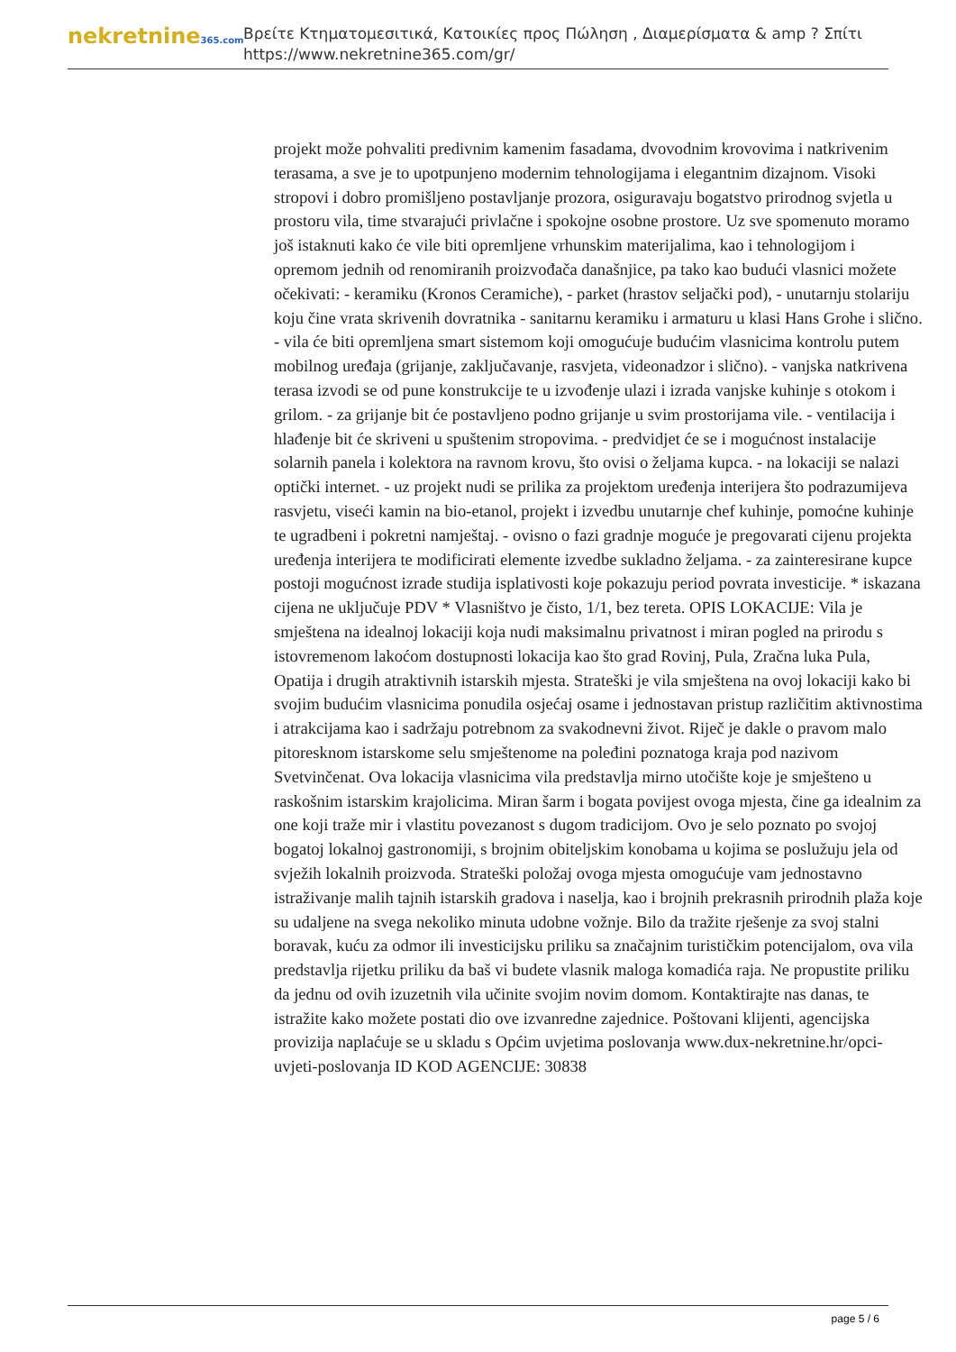nekretnine365.com
Βρείτε Κτηματομεσιτικά, Κατοικίες προς Πώληση , Διαμερίσματα & amp ? Σπίτι
https://www.nekretnine365.com/gr/
projekt može pohvaliti predivnim kamenim fasadama, dvovodnim krovovima i natkrivenim terasama, a sve je to upotpunjeno modernim tehnologijama i elegantnim dizajnom. Visoki stropovi i dobro promišljeno postavljanje prozora, osiguravaju bogatstvo prirodnog svjetla u prostoru vila, time stvarajući privlačne i spokojne osobne prostore. Uz sve spomenuto moramo još istaknuti kako će vile biti opremljene vrhunskim materijalima, kao i tehnologijom i opremom jednih od renomiranih proizvođača današnjice, pa tako kao budući vlasnici možete očekivati: - keramiku (Kronos Ceramiche), - parket (hrastov seljački pod), - unutarnju stolariju koju čine vrata skrivenih dovratnika - sanitarnu keramiku i armaturu u klasi Hans Grohe i slično. - vila će biti opremljena smart sistemom koji omogućuje budućim vlasnicima kontrolu putem mobilnog uređaja (grijanje, zaključavanje, rasvjeta, videonadzor i slično). - vanjska natkrivena terasa izvodi se od pune konstrukcije te u izvođenje ulazi i izrada vanjske kuhinje s otokom i grilom. - za grijanje bit će postavljeno podno grijanje u svim prostorijama vile. - ventilacija i hlađenje bit će skriveni u spuštenim stropovima. - predvidjet će se i mogućnost instalacije solarnih panela i kolektora na ravnom krovu, što ovisi o željama kupca. - na lokaciji se nalazi optički internet. - uz projekt nudi se prilika za projektom uređenja interijera što podrazumijeva rasvjetu, viseći kamin na bio-etanol, projekt i izvedbu unutarnje chef kuhinje, pomoćne kuhinje te ugradbeni i pokretni namještaj. - ovisno o fazi gradnje moguće je pregovarati cijenu projekta uređenja interijera te modificirati elemente izvedbe sukladno željama. - za zainteresirane kupce postoji mogućnost izrade studija isplativosti koje pokazuju period povrata investicije. * iskazana cijena ne uključuje PDV * Vlasništvo je čisto, 1/1, bez tereta. OPIS LOKACIJE: Vila je smještena na idealnoj lokaciji koja nudi maksimalnu privatnost i miran pogled na prirodu s istovremenom lakoćom dostupnosti lokacija kao što grad Rovinj, Pula, Zračna luka Pula, Opatija i drugih atraktivnih istarskih mjesta. Strateški je vila smještena na ovoj lokaciji kako bi svojim budućim vlasnicima ponudila osjećaj osame i jednostavan pristup različitim aktivnostima i atrakcijama kao i sadržaju potrebnom za svakodnevni život. Riječ je dakle o pravom malo pitoresknom istarskome selu smještenome na poleđini poznatoga kraja pod nazivom Svetvinčenat. Ova lokacija vlasnicima vila predstavlja mirno utočište koje je smješteno u raskošnim istarskim krajolicima. Miran šarm i bogata povijest ovoga mjesta, čine ga idealnim za one koji traže mir i vlastitu povezanost s dugom tradicijom. Ovo je selo poznato po svojoj bogatoj lokalnoj gastronomiji, s brojnim obiteljskim konobama u kojima se poslužuju jela od svježih lokalnih proizvoda. Strateški položaj ovoga mjesta omogućuje vam jednostavno istraživanje malih tajnih istarskih gradova i naselja, kao i brojnih prekrasnih prirodnih plaža koje su udaljene na svega nekoliko minuta udobne vožnje. Bilo da tražite rješenje za svoj stalni boravak, kuću za odmor ili investicijsku priliku sa značajnim turističkim potencijalom, ova vila predstavlja rijetku priliku da baš vi budete vlasnik maloga komadića raja. Ne propustite priliku da jednu od ovih izuzetnih vila učinite svojim novim domom. Kontaktirajte nas danas, te istražite kako možete postati dio ove izvanredne zajednice. Poštovani klijenti, agencijska provizija naplaćuje se u skladu s Općim uvjetima poslovanja www.dux-nekretnine.hr/opci-uvjeti-poslovanja ID KOD AGENCIJE: 30838
page 5 / 6